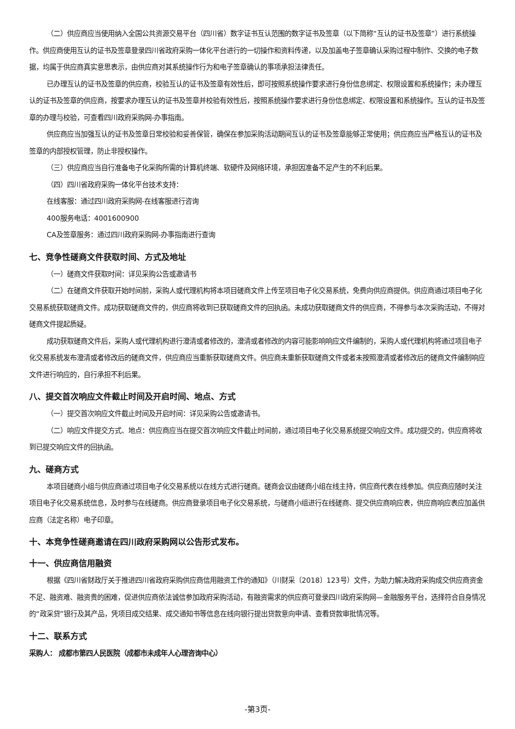（二）供应商应当使用纳入全国公共资源交易平台（四川省）数字证书互认范围的数字证书及签章（以下简称“互认的证书及签章”）进行系统操作。供应商使用互认的证书及签章登录四川省政府采购一体化平台进行的一切操作和资料传递，以及加盖电子签章确认采购过程中制作、交换的电子数据，均属于供应商真实意思表示，由供应商对其系统操作行为和电子签章确认的事项承担法律责任。
已办理互认的证书及签章的供应商，校验互认的证书及签章有效性后，即可按照系统操作要求进行身份信息绑定、权限设置和系统操作；未办理互认的证书及签章的供应商，按要求办理互认的证书及签章并校验有效性后，按照系统操作要求进行身份信息绑定、权限设置和系统操作。互认的证书及签章的办理与校验，可查看四川政府采购网-办事指南。
供应商应当加强互认的证书及签章日常校验和妥善保管，确保在参加采购活动期间互认的证书及签章能够正常使用；供应商应当严格互认的证书及签章的内部授权管理，防止非授权操作。
（三）供应商应当自行准备电子化采购所需的计算机终端、软硬件及网络环境，承担因准备不足产生的不利后果。
（四）四川省政府采购一体化平台技术支持：
在线客服：通过四川政府采购网-在线客服进行咨询
400服务电话：4001600900
CA及签章服务：通过四川政府采购网-办事指南进行查询
七、竞争性磋商文件获取时间、方式及地址
（一）磋商文件获取时间：详见采购公告或邀请书
（二）在磋商文件获取开始时间前，采购人或代理机构将本项目磋商文件上传至项目电子化交易系统，免费向供应商提供。供应商通过项目电子化交易系统获取磋商文件。成功获取磋商文件的，供应商将收到已获取磋商文件的回执函。未成功获取磋商文件的供应商，不得参与本次采购活动，不得对磋商文件提起质疑。
成功获取磋商文件后，采购人或代理机构进行澄清或者修改的，澄清或者修改的内容可能影响响应文件编制的，采购人或代理机构将通过项目电子化交易系统发布澄清或者修改后的磋商文件，供应商应当重新获取磋商文件。供应商未重新获取磋商文件或者未按照澄清或者修改后的磋商文件编制响应文件进行响应的，自行承担不利后果。
八、提交首次响应文件截止时间及开启时间、地点、方式
（一）提交首次响应文件截止时间及开启时间：详见采购公告或邀请书。
（二）响应文件提交方式、地点：供应商应当在提交首次响应文件截止时间前，通过项目电子化交易系统提交响应文件。成功提交的，供应商将收到已提交响应文件的回执函。
九、磋商方式
本项目磋商小组与供应商通过项目电子化交易系统以在线方式进行磋商。磋商会议由磋商小组在线主持，供应商代表在线参加。供应商应随时关注项目电子化交易系统信息，及时参与在线磋商。供应商登录项目电子化交易系统，与磋商小组进行在线磋商、提交供应商响应表，供应商响应表应加盖供应商（法定名称）电子印章。
十、本竞争性磋商邀请在四川政府采购网以公告形式发布。
十一、供应商信用融资
根据《四川省财政厅关于推进四川省政府采购供应商信用融资工作的通知》（川财采〔2018〕123号）文件，为助力解决政府采购成交供应商资金不足、融资难、融资贵的困难，促进供应商依法诚信参加政府采购活动，有融资需求的供应商可登录四川政府采购网—金融服务平台，选择符合自身情况的“政采贷”银行及其产品，凭项目成交结果、成交通知书等信息在线向银行提出贷款意向申请、查看贷款审批情况等。
十二、联系方式
采购人： 成都市第四人民医院（成都市未成年人心理咨询中心）
-第3页-